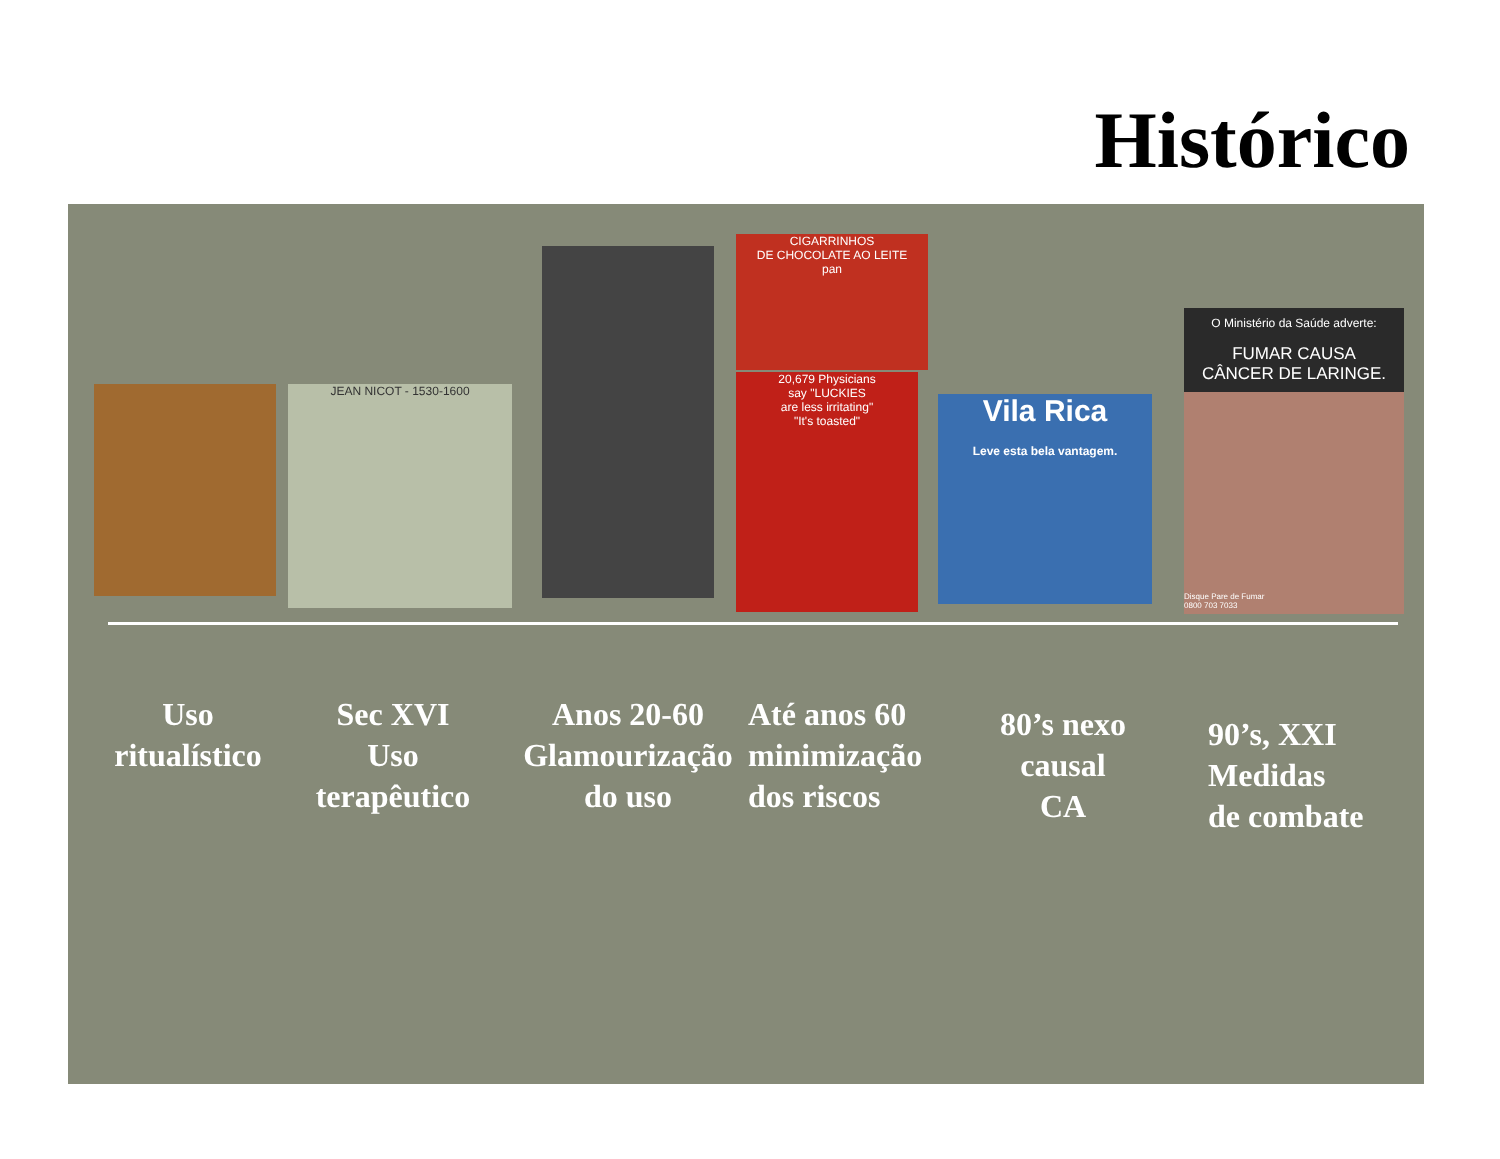Histórico
JEAN NICOT - 1530-1600
CIGARRINHOS
DE CHOCOLATE AO LEITE
pan
20,679 Physicians
say "LUCKIES
are less irritating"
"It's toasted"
Vila Rica
Leve esta bela vantagem.
O Ministério da Saúde adverte:
FUMAR CAUSA
CÂNCER DE LARINGE.
Disque Pare de Fumar
0800 703 7033
Uso
ritualístico
Sec XVI
Uso
terapêutico
Anos 20-60
Glamourização
do uso
Até anos 60
minimização
dos riscos
80’s nexo
causal
CA
90’s, XXI
Medidas
de combate